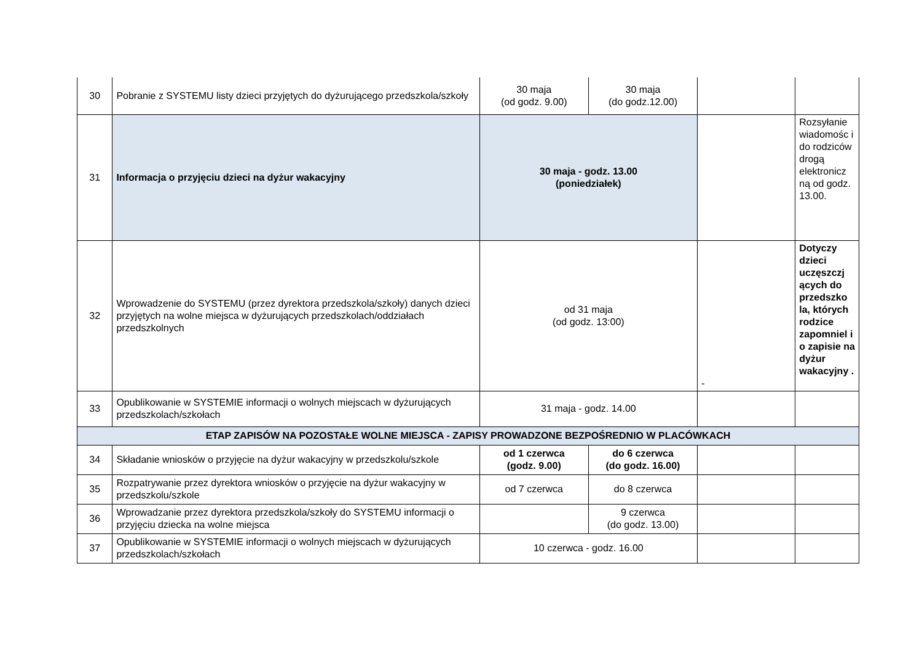| 30 | Pobranie z SYSTEMU listy dzieci przyjętych do dyżurującego przedszkola/szkoły | 30 maja (od godz. 9.00) | 30 maja (do godz.12.00) | | |
| 31 | Informacja o przyjęciu dzieci na dyżur wakacyjny | 30 maja - godz. 13.00 (poniedziałek) | | | Rozsyłanie wiadomośc i do rodziców drogą elektronicz ną od godz. 13.00. |
| 32 | Wprowadzenie do SYSTEMU (przez dyrektora przedszkola/szkoły) danych dzieci przyjętych na wolne miejsca w dyżurujących przedszkolach/oddziałach przedszkolnych | od 31 maja (od godz. 13:00) | | - | Dotyczy dzieci uczęszczj ących do przedszko la, których rodzice zapomniel i o zapisie na dyżur wakacyjny . |
| 33 | Opublikowanie w SYSTEMIE informacji o wolnych miejscach w dyżurujących przedszkolach/szkołach | 31 maja - godz. 14.00 | | | |
| ETAP ZAPISÓW NA POZOSTAŁE WOLNE MIEJSCA - ZAPISY PROWADZONE BEZPOŚREDNIO W PLACÓWKACH | | | | | |
| 34 | Składanie wniosków o przyjęcie na dyżur wakacyjny w przedszkolu/szkole | od 1 czerwca (godz. 9.00) | do 6 czerwca (do godz. 16.00) | | |
| 35 | Rozpatrywanie przez dyrektora wniosków o przyjęcie na dyżur wakacyjny w przedszkolu/szkole | od 7 czerwca | do 8 czerwca | | |
| 36 | Wprowadzanie przez dyrektora przedszkola/szkoły do SYSTEMU informacji o przyjęciu dziecka na wolne miejsca | | 9 czerwca (do godz. 13.00) | | |
| 37 | Opublikowanie w SYSTEMIE informacji o wolnych miejscach w dyżurujących przedszkolach/szkołach | 10 czerwca - godz. 16.00 | | | |